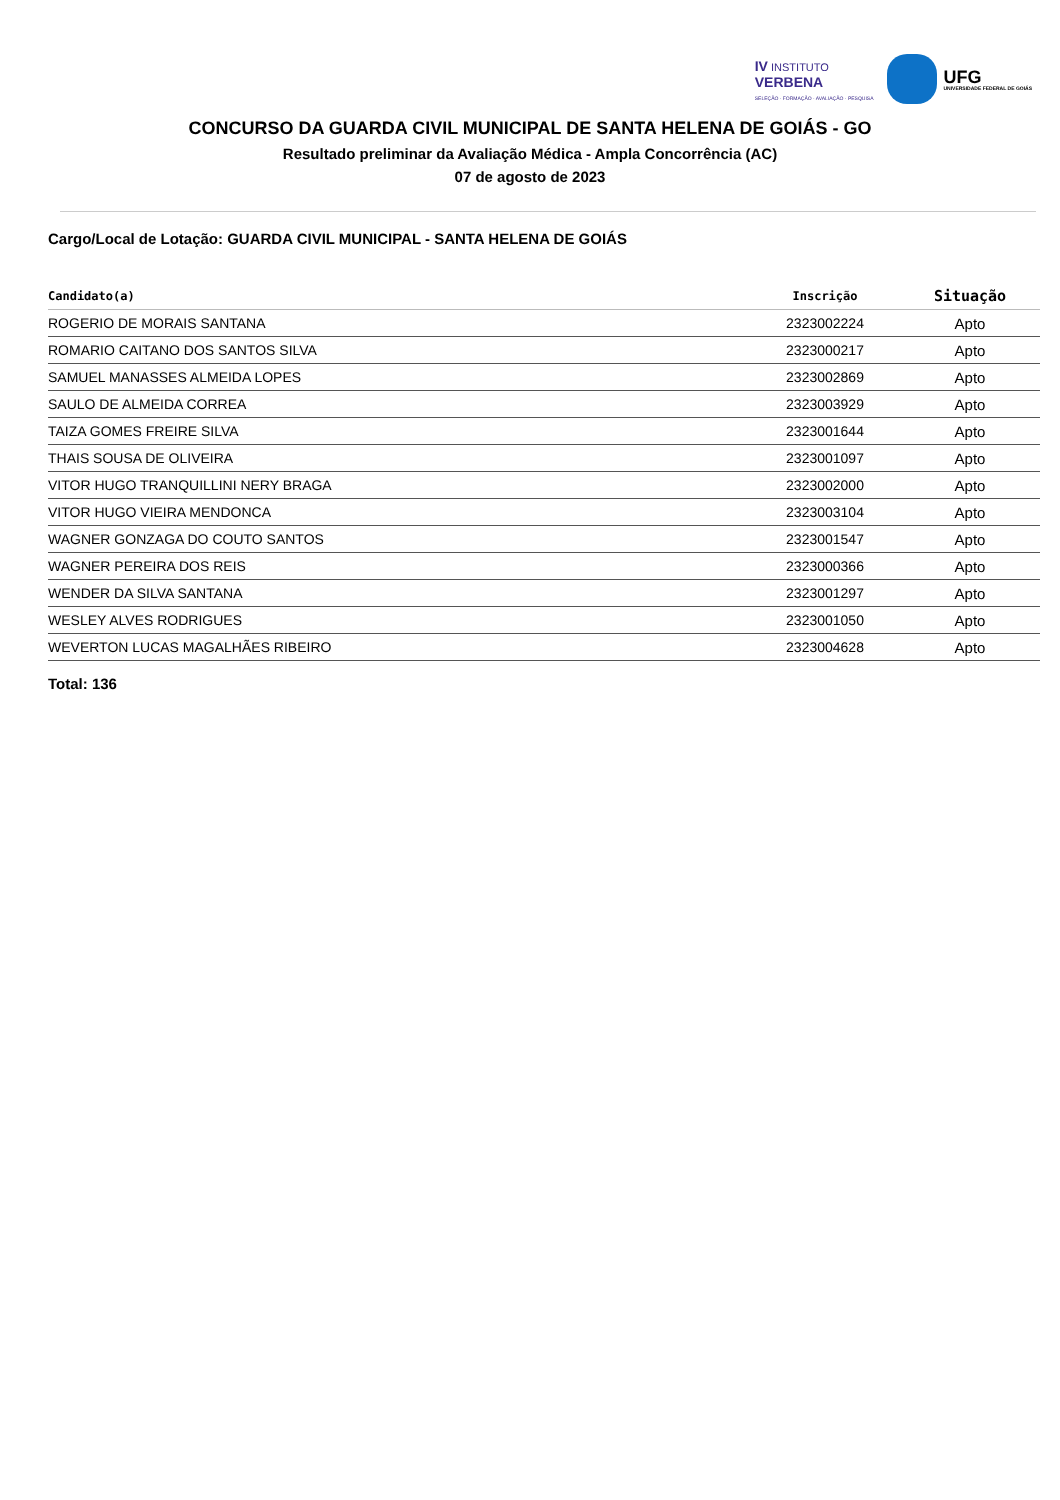IV INSTITUTO
VERBENA
SELEÇÃO · FORMAÇÃO · AVALIAÇÃO · PESQUISA
UFG
UNIVERSIDADE FEDERAL DE GOIÁS
CONCURSO DA GUARDA CIVIL MUNICIPAL DE SANTA HELENA DE GOIÁS - GO
Resultado preliminar da Avaliação Médica - Ampla Concorrência (AC)
07 de agosto de 2023
Cargo/Local de Lotação: GUARDA CIVIL MUNICIPAL - SANTA HELENA DE GOIÁS
| Candidato(a) | Inscrição | Situação |
| --- | --- | --- |
| ROGERIO DE MORAIS SANTANA | 2323002224 | Apto |
| ROMARIO CAITANO DOS SANTOS SILVA | 2323000217 | Apto |
| SAMUEL MANASSES ALMEIDA LOPES | 2323002869 | Apto |
| SAULO DE ALMEIDA CORREA | 2323003929 | Apto |
| TAIZA GOMES FREIRE SILVA | 2323001644 | Apto |
| THAIS SOUSA DE OLIVEIRA | 2323001097 | Apto |
| VITOR HUGO TRANQUILLINI NERY BRAGA | 2323002000 | Apto |
| VITOR HUGO VIEIRA MENDONCA | 2323003104 | Apto |
| WAGNER GONZAGA DO COUTO SANTOS | 2323001547 | Apto |
| WAGNER PEREIRA DOS REIS | 2323000366 | Apto |
| WENDER DA SILVA SANTANA | 2323001297 | Apto |
| WESLEY ALVES RODRIGUES | 2323001050 | Apto |
| WEVERTON LUCAS MAGALHÃES RIBEIRO | 2323004628 | Apto |
Total: 136